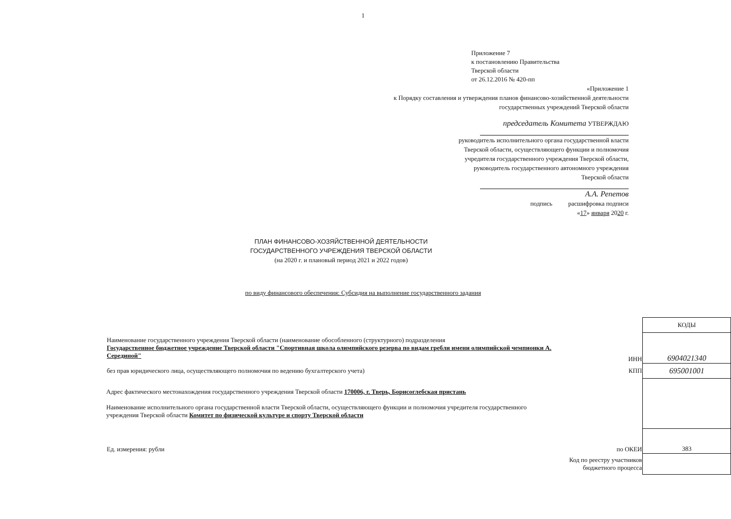1
Приложение 7
к постановлению Правительства
Тверской области
от 26.12.2016 № 420-пп
«Приложение 1
к Порядку составления и утверждения планов финансово-хозяйственной деятельности
государственных учреждений Тверской области
председатель Комитета УТВЕРЖДАЮ
руководитель исполнительного органа государственной власти
Тверской области, осуществляющего функции и полномочия
учредителя государственного учреждения Тверской области,
руководитель государственного автономного учреждения
Тверской области
А.А. Репетов
подпись расшифровка подписи
«17» января 2020 г.
ПЛАН ФИНАНСОВО-ХОЗЯЙСТВЕННОЙ ДЕЯТЕЛЬНОСТИ
ГОСУДАРСТВЕННОГО УЧРЕЖДЕНИЯ ТВЕРСКОЙ ОБЛАСТИ
(на 2020 г. и плановый период 2021 и 2022 годов)
по виду финансового обеспечения: Субсидия на выполнение государственного задания
| | | КОДЫ |
| Наименование государственного учреждения Тверской области (наименование обособленного (структурного) подразделения Государственное бюджетное учреждение Тверской области "Спортивная школа олимпийского резерва по видам гребли имени олимпийской чемпионки А. Серединой" | ИНН | 6904021340 |
| без прав юридического лица, осуществляющего полномочия по ведению бухгалтерского учета) | КПП | 695001001 |
| Адрес фактического местонахождения государственного учреждения Тверской области 170006, г. Тверь, Борисоглебская пристань Наименование исполнительного органа государственной власти Тверской области, осуществляющего функции и полномочия учредителя государственного учреждения Тверской области Комитет по физической культуре и спорту Тверской области | | |
| Ед. измерения: рубли | по ОКЕИ | 383 |
| | Код по реестру участников бюджетного процесса | |